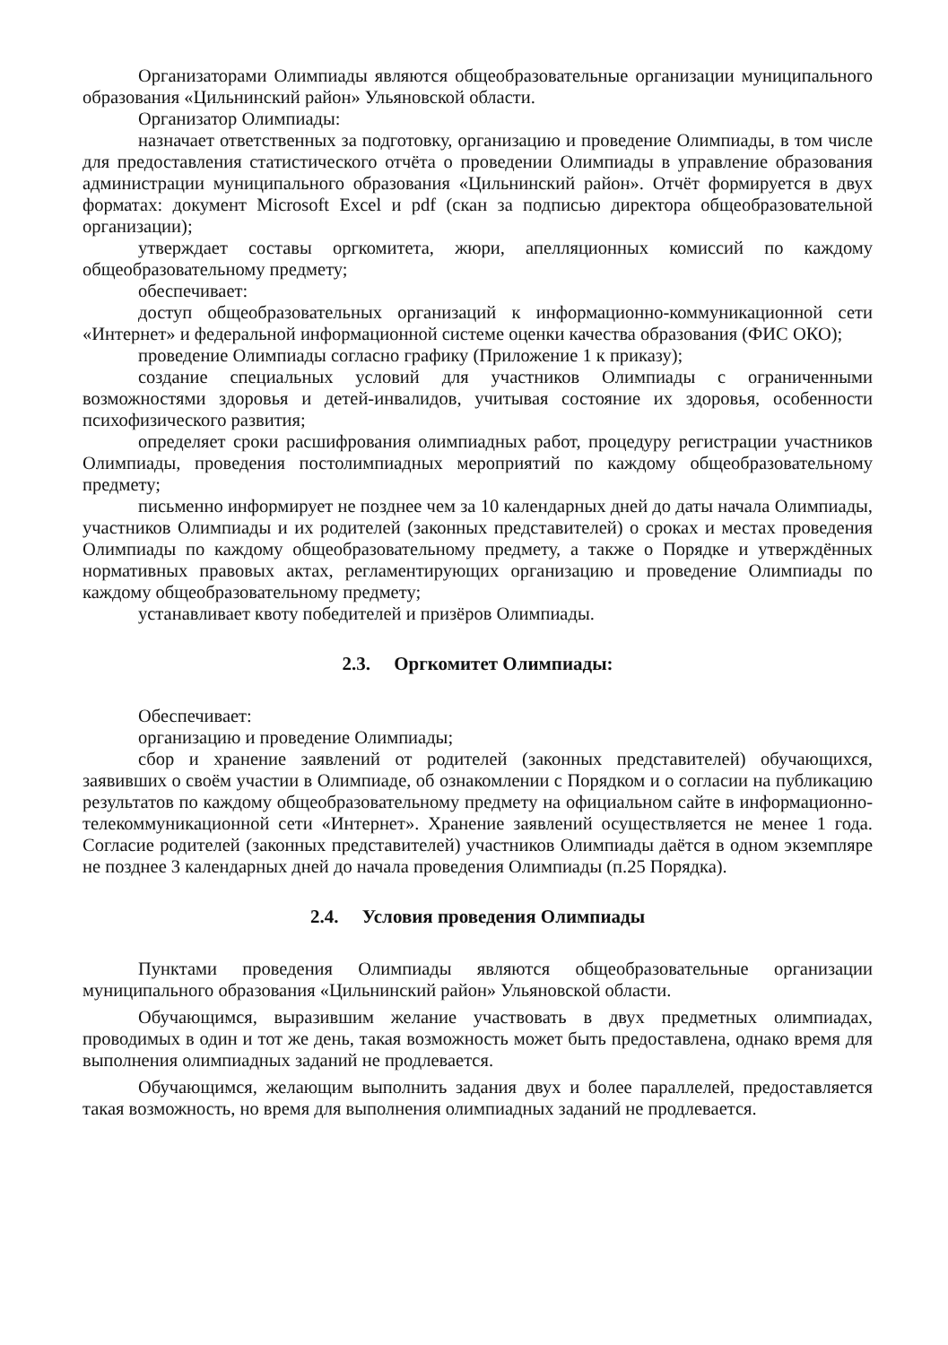Организаторами Олимпиады являются общеобразовательные организации муниципального образования «Цильнинский район» Ульяновской области.
Организатор Олимпиады:
назначает ответственных за подготовку, организацию и проведение Олимпиады, в том числе для предоставления статистического отчёта о проведении Олимпиады в управление образования администрации муниципального образования «Цильнинский район». Отчёт формируется в двух форматах: документ Microsoft Excel и pdf (скан за подписью директора общеобразовательной организации);
утверждает составы оргкомитета, жюри, апелляционных комиссий по каждому общеобразовательному предмету;
обеспечивает:
доступ общеобразовательных организаций к информационно-коммуникационной сети «Интернет» и федеральной информационной системе оценки качества образования (ФИС ОКО);
проведение Олимпиады согласно графику (Приложение 1 к приказу);
создание специальных условий для участников Олимпиады с ограниченными возможностями здоровья и детей-инвалидов, учитывая состояние их здоровья, особенности психофизического развития;
определяет сроки расшифрования олимпиадных работ, процедуру регистрации участников Олимпиады, проведения постолимпиадных мероприятий по каждому общеобразовательному предмету;
письменно информирует не позднее чем за 10 календарных дней до даты начала Олимпиады, участников Олимпиады и их родителей (законных представителей) о сроках и местах проведения Олимпиады по каждому общеобразовательному предмету, а также о Порядке и утверждённых нормативных правовых актах, регламентирующих организацию и проведение Олимпиады по каждому общеобразовательному предмету;
устанавливает квоту победителей и призёров Олимпиады.
2.3. Оргкомитет Олимпиады:
Обеспечивает:
организацию и проведение Олимпиады;
сбор и хранение заявлений от родителей (законных представителей) обучающихся, заявивших о своём участии в Олимпиаде, об ознакомлении с Порядком и о согласии на публикацию результатов по каждому общеобразовательному предмету на официальном сайте в информационно-телекоммуникационной сети «Интернет». Хранение заявлений осуществляется не менее 1 года. Согласие родителей (законных представителей) участников Олимпиады даётся в одном экземпляре не позднее 3 календарных дней до начала проведения Олимпиады (п.25 Порядка).
2.4. Условия проведения Олимпиады
Пунктами проведения Олимпиады являются общеобразовательные организации муниципального образования «Цильнинский район» Ульяновской области.
Обучающимся, выразившим желание участвовать в двух предметных олимпиадах, проводимых в один и тот же день, такая возможность может быть предоставлена, однако время для выполнения олимпиадных заданий не продлевается.
Обучающимся, желающим выполнить задания двух и более параллелей, предоставляется такая возможность, но время для выполнения олимпиадных заданий не продлевается.